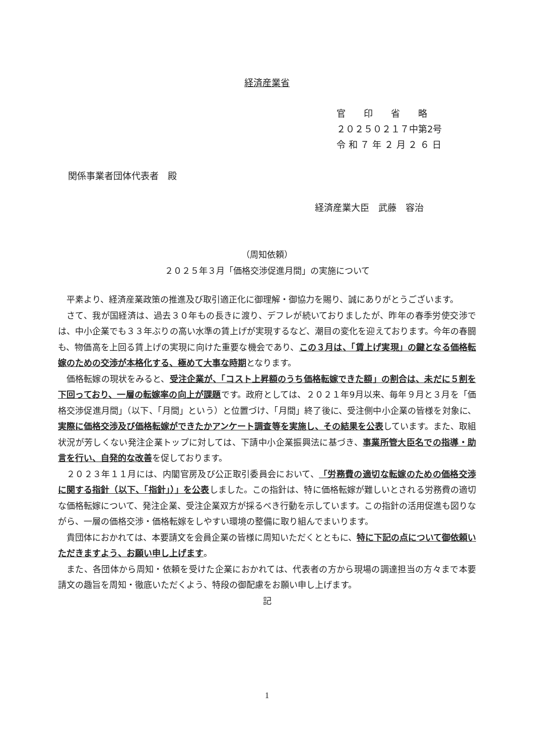経済産業省
官　　印　　省　　略
２０２５０２１７中第2号
令 和 ７ 年 ２ 月 ２ ６ 日
関係事業者団体代表者　殿
経済産業大臣　武藤　容治
（周知依頼）
２０２５年３月「価格交渉促進月間」の実施について
平素より、経済産業政策の推進及び取引適正化に御理解・御協力を賜り、誠にありがとうございます。
さて、我が国経済は、過去３０年もの長きに渡り、デフレが続いておりましたが、昨年の春季労使交渉では、中小企業でも３３年ぶりの高い水準の賃上げが実現するなど、潮目の変化を迎えております。今年の春闘も、物価高を上回る賃上げの実現に向けた重要な機会であり、この３月は、「賃上げ実現」の鍵となる価格転嫁のための交渉が本格化する、極めて大事な時期となります。
価格転嫁の現状をみると、受注企業が、「コスト上昇額のうち価格転嫁できた額」の割合は、未だに５割を下回っており、一層の転嫁率の向上が課題です。政府としては、２０２１年9月以来、毎年９月と３月を「価格交渉促進月間」（以下、「月間」という）と位置づけ、「月間」終了後に、受注側中小企業の皆様を対象に、実際に価格交渉及び価格転嫁ができたかアンケート調査等を実施し、その結果を公表しています。また、取組状況が芳しくない発注企業トップに対しては、下請中小企業振興法に基づき、事業所管大臣名での指導・助言を行い、自発的な改善を促しております。
２０２３年１１月には、内閣官房及び公正取引委員会において、「労務費の適切な転嫁のための価格交渉に関する指針（以下、「指針」）」を公表しました。この指針は、特に価格転嫁が難しいとされる労務費の適切な価格転嫁について、発注企業、受注企業双方が採るべき行動を示しています。この指針の活用促進も図りながら、一層の価格交渉・価格転嫁をしやすい環境の整備に取り組んでまいります。
貴団体におかれては、本要請文を会員企業の皆様に周知いただくとともに、特に下記の点について御依頼いただきますよう、お願い申し上げます。
また、各団体から周知・依頼を受けた企業におかれては、代表者の方から現場の調達担当の方々まで本要請文の趣旨を周知・徹底いただくよう、特段の御配慮をお願い申し上げます。
記
1